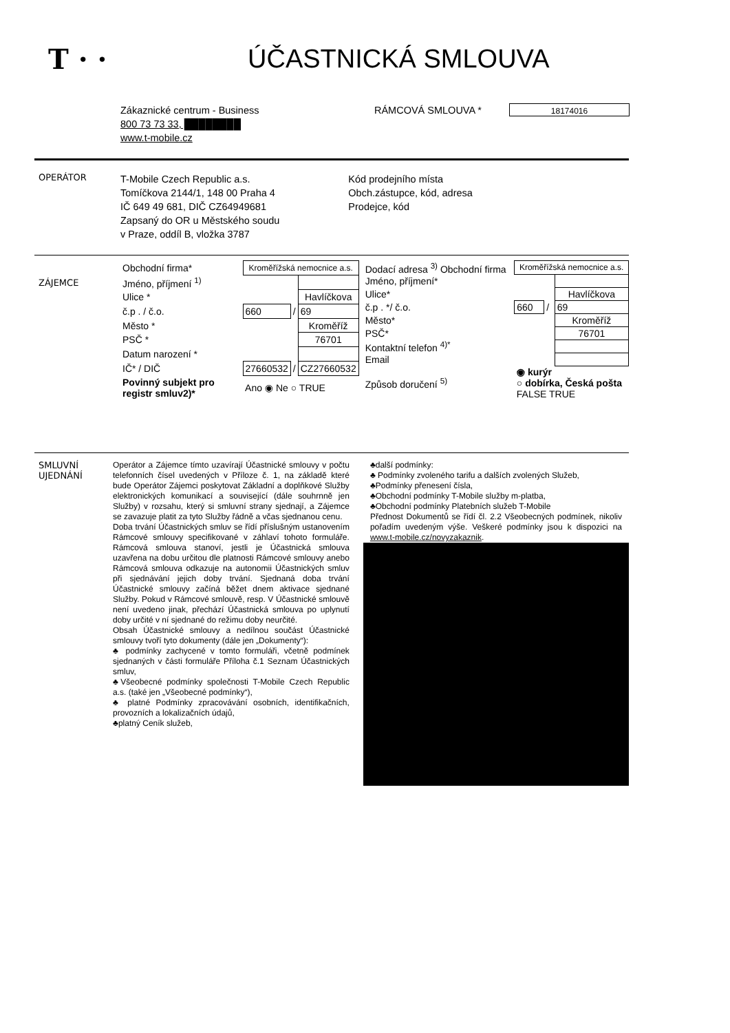T · · ÚČASTNICKÁ SMLOUVA
Zákaznické centrum - Business
800 73 73 33, ████████
www.t-mobile.cz
RÁMCOVÁ SMLOUVA * 18174016
OPERÁTOR
T-Mobile Czech Republic a.s.
Tomíčkova 2144/1, 148 00 Praha 4
IČ 649 49 681, DIČ CZ64949681
Zapsaný do OR u Městského soudu
v Praze, oddíl B, vložka 3787
Kód prodejního místa
Obch.zástupce, kód, adresa
Prodejce, kód
ZÁJEMCE
| Obchodní firma* | Kroměřížská nemocnice a.s. | | |
| Jméno, příjmení <sup>1)</sup> | | | |
| Ulice * | | | Havlíčkova |
| č.p . / č.o. | 660 | / | 69 |
| Město * | | | Kroměříž |
| PSČ * | | | 76701 |
| Datum narození * | | | |
| IČ* / DIČ | 27660532 | / | CZ27660532 |
| Povinný subjekt pro registr smluv2)* | Ano ◉ Ne ○ TRUE | | |
| Dodací adresa <sup>3)</sup> Obchodní firma | Kroměřížská nemocnice a.s. | | |
| Jméno, příjmení* | | | |
| Ulice* | | | Havlíčkova |
| č.p . */ č.o. | 660 | / | 69 |
| Město* | | | Kroměříž |
| PSČ* | | | 76701 |
| Kontaktní telefon <sup>4)*</sup> | | | |
| Email | | | |
| Způsob doručení <sup>5)</sup> | ◉ kurýr ○ dobírka, Česká pošta FALSE TRUE | | |
SMLUVNÍ
UJEDNÁNÍ
Operátor a Zájemce tímto uzavírají Účastnické smlouvy v počtu telefonních čísel uvedených v Příloze č. 1, na základě které bude Operátor Zájemci poskytovat Základní a doplňkové Služby elektronických komunikací a související (dále souhrnně jen Služby) v rozsahu, který si smluvní strany sjednají, a Zájemce se zavazuje platit za tyto Služby řádně a včas sjednanou cenu.
Doba trvání Účastnických smluv se řídí příslušným ustanovením Rámcové smlouvy specifikované v záhlaví tohoto formuláře. Rámcová smlouva stanoví, jestli je Účastnická smlouva uzavřena na dobu určitou dle platnosti Rámcové smlouvy anebo Rámcová smlouva odkazuje na autonomii Účastnických smluv při sjednávání jejich doby trvání. Sjednaná doba trvání Účastnické smlouvy začíná běžet dnem aktivace sjednané Služby. Pokud v Rámcové smlouvě, resp. V Účastnické smlouvě není uvedeno jinak, přechází Účastnická smlouva po uplynutí doby určité v ní sjednané do režimu doby neurčité.
Obsah Účastnické smlouvy a nedílnou součást Účastnické smlouvy tvoří tyto dokumenty (dále jen „Dokumenty“):
♣ podmínky zachycené v tomto formuláři, včetně podmínek sjednaných v části formuláře Příloha č.1 Seznam Účastnických smluv,
♣Všeobecné podmínky společnosti T-Mobile Czech Republic a.s. (také jen „Všeobecné podmínky“),
♣ platné Podmínky zpracovávání osobních, identifikačních, provozních a lokalizačních údajů,
♣platný Ceník služeb,
♣další podmínky:
♣ Podmínky zvoleného tarifu a dalších zvolených Služeb,
♣Podmínky přenesení čísla,
♣Obchodní podmínky T-Mobile služby m-platba,
♣Obchodní podmínky Platebních služeb T-Mobile
Přednost Dokumentů se řídí čl. 2.2 Všeobecných podmínek, nikoliv pořadím uvedeným výše. Veškeré podmínky jsou k dispozici na www.t-mobile.cz/novyzakaznik.